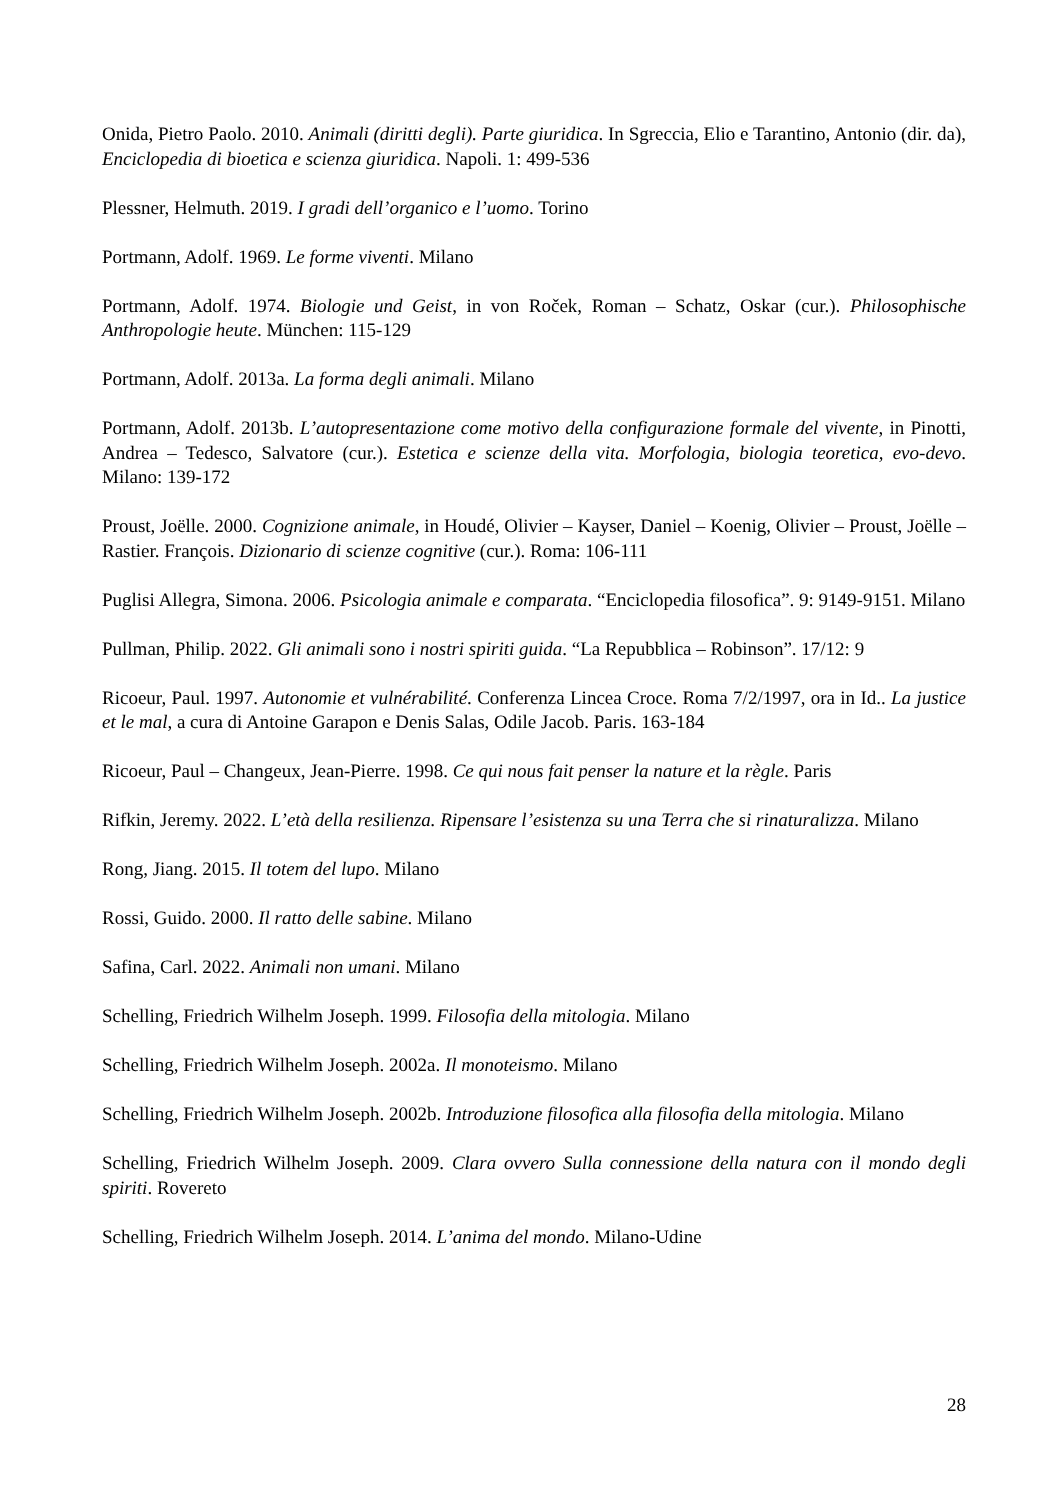Onida, Pietro Paolo. 2010. Animali (diritti degli). Parte giuridica. In Sgreccia, Elio e Tarantino, Antonio (dir. da), Enciclopedia di bioetica e scienza giuridica. Napoli. 1: 499-536
Plessner, Helmuth. 2019. I gradi dell’organico e l’uomo. Torino
Portmann, Adolf. 1969. Le forme viventi. Milano
Portmann, Adolf. 1974. Biologie und Geist, in von Roček, Roman – Schatz, Oskar (cur.). Philosophische Anthropologie heute. München: 115-129
Portmann, Adolf. 2013a. La forma degli animali. Milano
Portmann, Adolf. 2013b. L’autopresentazione come motivo della configurazione formale del vivente, in Pinotti, Andrea – Tedesco, Salvatore (cur.). Estetica e scienze della vita. Morfologia, biologia teoretica, evo-devo. Milano: 139-172
Proust, Joëlle. 2000. Cognizione animale, in Houdé, Olivier – Kayser, Daniel – Koenig, Olivier – Proust, Joëlle – Rastier. François. Dizionario di scienze cognitive (cur.). Roma: 106-111
Puglisi Allegra, Simona. 2006. Psicologia animale e comparata. “Enciclopedia filosofica”. 9: 9149-9151. Milano
Pullman, Philip. 2022. Gli animali sono i nostri spiriti guida. “La Repubblica – Robinson”. 17/12: 9
Ricoeur, Paul. 1997. Autonomie et vulnérabilité. Conferenza Lincea Croce. Roma 7/2/1997, ora in Id.. La justice et le mal, a cura di Antoine Garapon e Denis Salas, Odile Jacob. Paris. 163-184
Ricoeur, Paul – Changeux, Jean-Pierre. 1998. Ce qui nous fait penser la nature et la règle. Paris
Rifkin, Jeremy. 2022. L’età della resilienza. Ripensare l’esistenza su una Terra che si rinaturalizza. Milano
Rong, Jiang. 2015. Il totem del lupo. Milano
Rossi, Guido. 2000. Il ratto delle sabine. Milano
Safina, Carl. 2022. Animali non umani. Milano
Schelling, Friedrich Wilhelm Joseph. 1999. Filosofia della mitologia. Milano
Schelling, Friedrich Wilhelm Joseph. 2002a. Il monoteismo. Milano
Schelling, Friedrich Wilhelm Joseph. 2002b. Introduzione filosofica alla filosofia della mitologia. Milano
Schelling, Friedrich Wilhelm Joseph. 2009. Clara ovvero Sulla connessione della natura con il mondo degli spiriti. Rovereto
Schelling, Friedrich Wilhelm Joseph. 2014. L’anima del mondo. Milano-Udine
28